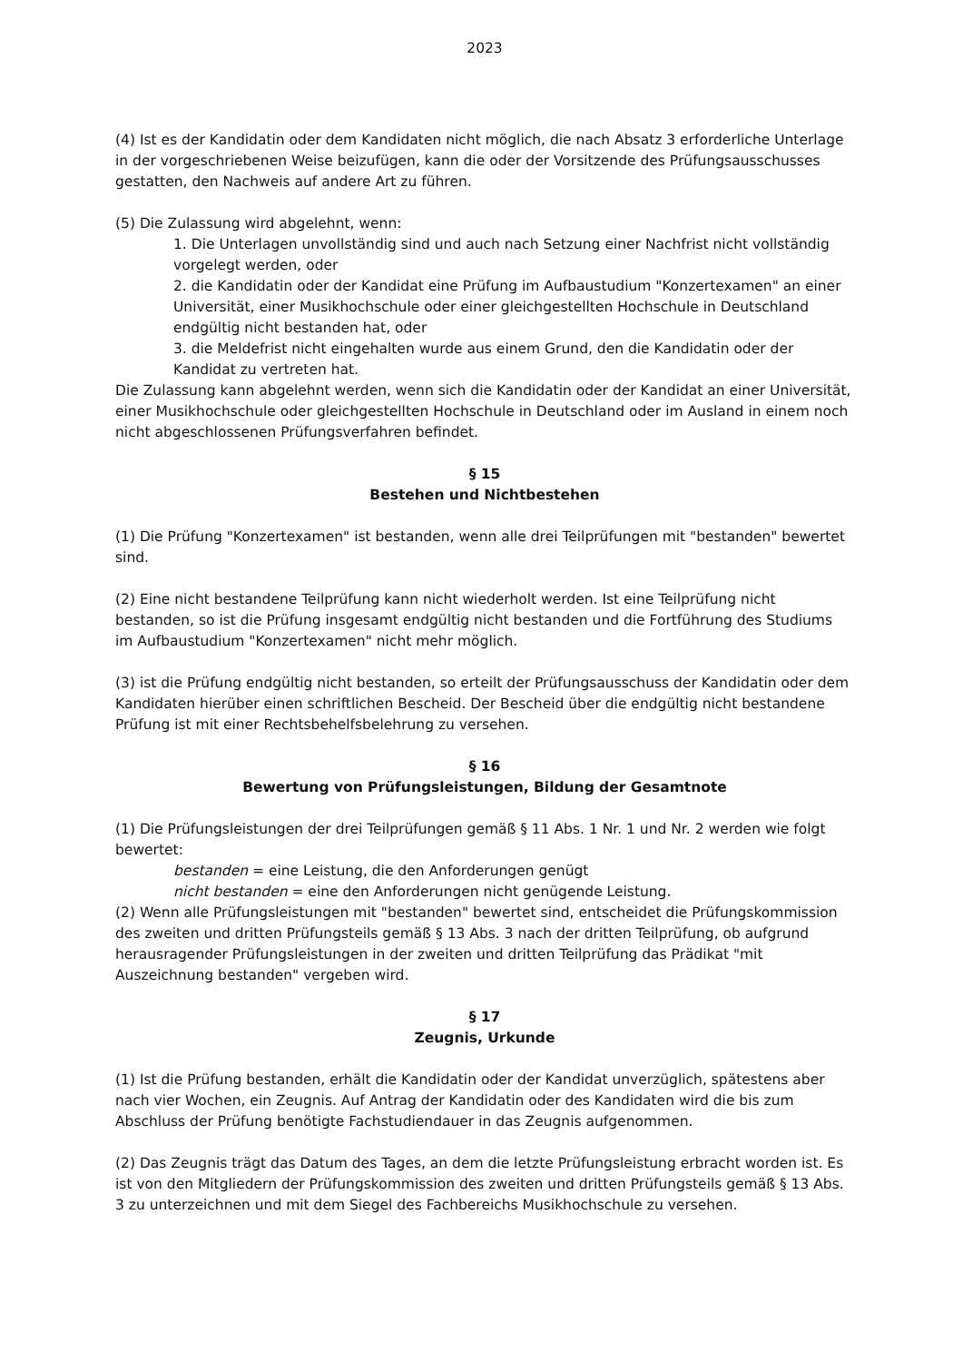2023
(4) Ist es der Kandidatin oder dem Kandidaten nicht möglich, die nach Absatz 3 erforderliche Unterlage in der vorgeschriebenen Weise beizufügen, kann die oder der Vorsitzende des Prüfungsausschusses gestatten, den Nachweis auf andere Art zu führen.
(5) Die Zulassung wird abgelehnt, wenn:
1. Die Unterlagen unvollständig sind und auch nach Setzung einer Nachfrist nicht vollständig vorgelegt werden, oder
2. die Kandidatin oder der Kandidat eine Prüfung im Aufbaustudium "Konzertexamen" an einer Universität, einer Musikhochschule oder einer gleichgestellten Hochschule in Deutschland endgültig nicht bestanden hat, oder
3. die Meldefrist nicht eingehalten wurde aus einem Grund, den die Kandidatin oder der Kandidat zu vertreten hat.
Die Zulassung kann abgelehnt werden, wenn sich die Kandidatin oder der Kandidat an einer Universität, einer Musikhochschule oder gleichgestellten Hochschule in Deutschland oder im Ausland in einem noch nicht abgeschlossenen Prüfungsverfahren befindet.
§ 15
Bestehen und Nichtbestehen
(1) Die Prüfung "Konzertexamen" ist bestanden, wenn alle drei Teilprüfungen mit "bestanden" bewertet sind.
(2) Eine nicht bestandene Teilprüfung kann nicht wiederholt werden. Ist eine Teilprüfung nicht bestanden, so ist die Prüfung insgesamt endgültig nicht bestanden und die Fortführung des Studiums im Aufbaustudium "Konzertexamen" nicht mehr möglich.
(3) ist die Prüfung endgültig nicht bestanden, so erteilt der Prüfungsausschuss der Kandidatin oder dem Kandidaten hierüber einen schriftlichen Bescheid. Der Bescheid über die endgültig nicht bestandene Prüfung ist mit einer Rechtsbehelfsbelehrung zu versehen.
§ 16
Bewertung von Prüfungsleistungen, Bildung der Gesamtnote
(1) Die Prüfungsleistungen der drei Teilprüfungen gemäß § 11 Abs. 1 Nr. 1 und Nr. 2 werden wie folgt bewertet:
bestanden = eine Leistung, die den Anforderungen genügt
nicht bestanden = eine den Anforderungen nicht genügende Leistung.
(2) Wenn alle Prüfungsleistungen mit "bestanden" bewertet sind, entscheidet die Prüfungskommission des zweiten und dritten Prüfungsteils gemäß § 13 Abs. 3 nach der dritten Teilprüfung, ob aufgrund herausragender Prüfungsleistungen in der zweiten und dritten Teilprüfung das Prädikat "mit Auszeichnung bestanden" vergeben wird.
§ 17
Zeugnis, Urkunde
(1) Ist die Prüfung bestanden, erhält die Kandidatin oder der Kandidat unverzüglich, spätestens aber nach vier Wochen, ein Zeugnis. Auf Antrag der Kandidatin oder des Kandidaten wird die bis zum Abschluss der Prüfung benötigte Fachstudiendauer in das Zeugnis aufgenommen.
(2) Das Zeugnis trägt das Datum des Tages, an dem die letzte Prüfungsleistung erbracht worden ist. Es ist von den Mitgliedern der Prüfungskommission des zweiten und dritten Prüfungsteils gemäß § 13 Abs. 3 zu unterzeichnen und mit dem Siegel des Fachbereichs Musikhochschule zu versehen.